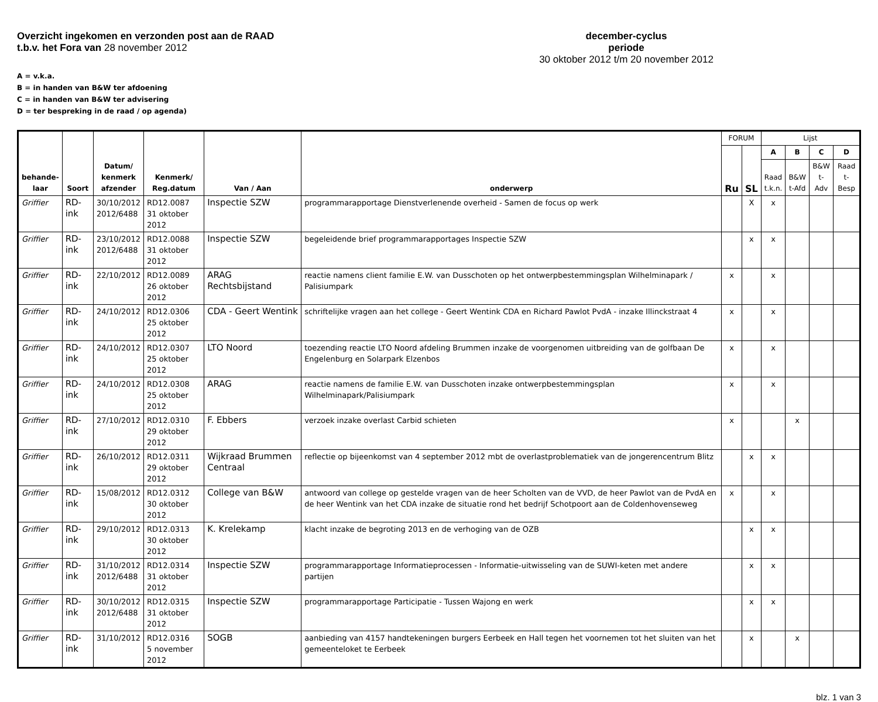Overzicht ingekomen en verzonden post aan de RAAD
t.b.v. het Fora van 28 november 2012
december-cyclus
periode
30 oktober 2012 t/m 20 november 2012
A = v.k.a.
B = in handen van B&W ter afdoening
C = in handen van B&W ter advisering
D = ter bespreking in de raad / op agenda)
| behande- laar | Soort | Datum/ kenmerk afzender | Kenmerk/ Reg.datum | Van / Aan | onderwerp | FORUM | | Lijst | | | |
| --- | --- | --- | --- | --- | --- | --- | --- | --- | --- | --- | --- |
| | | | | | | Ru | SL | A | B | C | D |
| | | | | | | | | Raad t.k.n. | B&W t-Afd | B&W t-Adv | Raad t-Besp |
| Griffier | RD-ink | 30/10/2012 2012/6488 | RD12.0087 31 oktober 2012 | Inspectie SZW | programmarapportage Dienstverlenende overheid - Samen de focus op werk | | X | x | | | |
| Griffier | RD-ink | 23/10/2012 2012/6488 | RD12.0088 31 oktober 2012 | Inspectie SZW | begeleidende brief programmarapportages Inspectie SZW | | x | x | | | |
| Griffier | RD-ink | 22/10/2012 | RD12.0089 26 oktober 2012 | ARAG Rechtsbijstand | reactie namens client familie E.W. van Dusschoten op het ontwerpbestemmingsplan Wilhelminapark / Palisiumpark | x | | x | | | |
| Griffier | RD-ink | 24/10/2012 | RD12.0306 25 oktober 2012 | CDA - Geert Wentink | schriftelijke vragen aan het college - Geert Wentink CDA en Richard Pawlot PvdA - inzake Illinckstraat 4 | x | | x | | | |
| Griffier | RD-ink | 24/10/2012 | RD12.0307 25 oktober 2012 | LTO Noord | toezending reactie LTO Noord afdeling Brummen inzake de voorgenomen uitbreiding van de golfbaan De Engelenburg en Solarpark Elzenbos | x | | x | | | |
| Griffier | RD-ink | 24/10/2012 | RD12.0308 25 oktober 2012 | ARAG | reactie namens de familie E.W. van Dusschoten inzake ontwerpbestemmingsplan Wilhelminapark/Palisiumpark | x | | x | | | |
| Griffier | RD-ink | 27/10/2012 | RD12.0310 29 oktober 2012 | F. Ebbers | verzoek inzake overlast Carbid schieten | x | | | x | | |
| Griffier | RD-ink | 26/10/2012 | RD12.0311 29 oktober 2012 | Wijkraad Brummen Centraal | reflectie op bijeenkomst van 4 september 2012 mbt de overlastproblematiek van de jongerencentrum Blitz | | x | x | | | |
| Griffier | RD-ink | 15/08/2012 | RD12.0312 30 oktober 2012 | College van B&W | antwoord van college op gestelde vragen van de heer Scholten van de VVD, de heer Pawlot van de PvdA en de heer Wentink van het CDA inzake de situatie rond het bedrijf Schotpoort aan de Coldenhovenseweg | x | | x | | | |
| Griffier | RD-ink | 29/10/2012 | RD12.0313 30 oktober 2012 | K. Krelekamp | klacht inzake de begroting 2013 en de verhoging van de OZB | | x | x | | | |
| Griffier | RD-ink | 31/10/2012 2012/6488 | RD12.0314 31 oktober 2012 | Inspectie SZW | programmarapportage Informatieprocessen - Informatie-uitwisseling van de SUWI-keten met andere partijen | | x | x | | | |
| Griffier | RD-ink | 30/10/2012 2012/6488 | RD12.0315 31 oktober 2012 | Inspectie SZW | programmarapportage Participatie - Tussen Wajong en werk | | x | x | | | |
| Griffier | RD-ink | 31/10/2012 | RD12.0316 5 november 2012 | SOGB | aanbieding van 4157 handtekeningen burgers Eerbeek en Hall tegen het voornemen tot het sluiten van het gemeenteloket te Eerbeek | | x | | x | | |
blz. 1 van 3